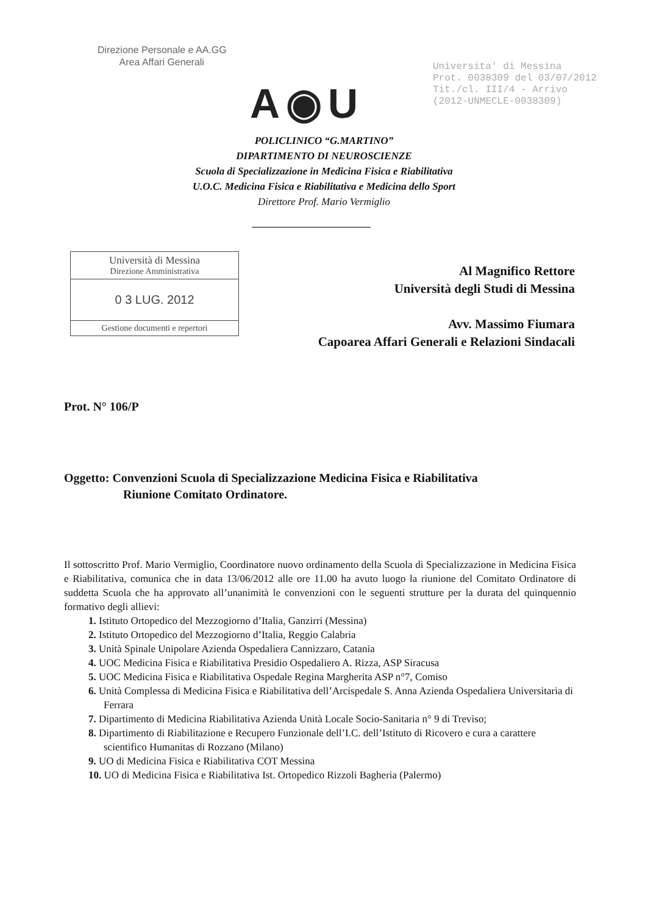Direzione Personale e AA.GG
Area Affari Generali
Universita' di Messina
Prot. 0038309 del 03/07/2012
Tit./cl. III/4 - Arrivo
(2012-UNMECLE-0038309)
A◉U
POLICLINICO “G.MARTINO”
DIPARTIMENTO DI NEUROSCIENZE
Scuola di Specializzazione in Medicina Fisica e Riabilitativa
U.O.C. Medicina Fisica e Riabilitativa e Medicina dello Sport
Direttore Prof. Mario Vermiglio
Università di Messina
Direzione Amministrativa
0 3 LUG. 2012
Gestione documenti e repertori
Al Magnifico Rettore
Università degli Studi di Messina
Avv. Massimo Fiumara
Capoarea Affari Generali e Relazioni Sindacali
Prot. N° 106/P
Oggetto: Convenzioni Scuola di Specializzazione Medicina Fisica e Riabilitativa
Riunione Comitato Ordinatore.
Il sottoscritto Prof. Mario Vermiglio, Coordinatore nuovo ordinamento della Scuola di Specializzazione in Medicina Fisica e Riabilitativa, comunica che in data 13/06/2012 alle ore 11.00 ha avuto luogo la riunione del Comitato Ordinatore di suddetta Scuola che ha approvato all’unanimità le convenzioni con le seguenti strutture per la durata del quinquennio formativo degli allievi:
1. Istituto Ortopedico del Mezzogiorno d’Italia, Ganzirri (Messina)
2. Istituto Ortopedico del Mezzogiorno d’Italia, Reggio Calabria
3. Unità Spinale Unipolare Azienda Ospedaliera Cannizzaro, Catania
4. UOC Medicina Fisica e Riabilitativa Presidio Ospedaliero A. Rizza, ASP Siracusa
5. UOC Medicina Fisica e Riabilitativa Ospedale Regina Margherita ASP n°7, Comiso
6. Unità Complessa di Medicina Fisica e Riabilitativa dell’Arcispedale S. Anna Azienda Ospedaliera Universitaria di Ferrara
7. Dipartimento di Medicina Riabilitativa Azienda Unità Locale Socio-Sanitaria n° 9 di Treviso;
8. Dipartimento di Riabilitazione e Recupero Funzionale dell’I.C. dell’Istituto di Ricovero e cura a carattere scientifico Humanitas di Rozzano (Milano)
9. UO di Medicina Fisica e Riabilitativa COT Messina
10. UO di Medicina Fisica e Riabilitativa Ist. Ortopedico Rizzoli Bagheria (Palermo)